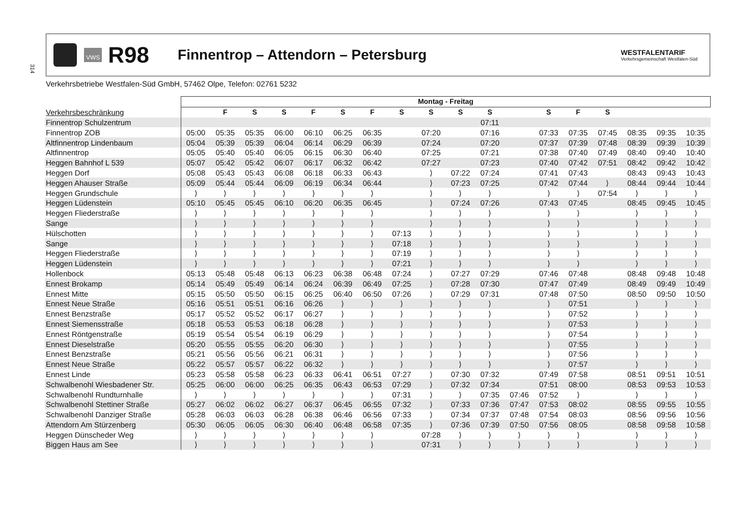314
VWS
R98
Finnentrop – Attendorn – Petersburg
WESTFALENTARIF
Verkehrsgemeinschaft Westfalen-Süd
Verkehrsbetriebe Westfalen-Süd GmbH, 57462 Olpe, Telefon: 02761 5232
| | Montag - Freitag | | | | | | | | | | | | | | | | | |
| --- | --- | --- | --- | --- | --- | --- | --- | --- | --- | --- | --- | --- | --- | --- | --- | --- | --- | --- |
| Verkehrsbeschränkung | | F | S | S | F | S | F | S | S | S | S | | S | F | S | | | |
| Finnentrop Schulzentrum | | | | | | | | | | | 07:11 | | | | | | | |
| Finnentrop ZOB | 05:00 | 05:35 | 05:35 | 06:00 | 06:10 | 06:25 | 06:35 | | 07:20 | | 07:16 | | 07:33 | 07:35 | 07:45 | 08:35 | 09:35 | 10:35 |
| Altfinnentrop Lindenbaum | 05:04 | 05:39 | 05:39 | 06:04 | 06:14 | 06:29 | 06:39 | | 07:24 | | 07:20 | | 07:37 | 07:39 | 07:48 | 08:39 | 09:39 | 10:39 |
| Altfinnentrop | 05:05 | 05:40 | 05:40 | 06:05 | 06:15 | 06:30 | 06:40 | | 07:25 | | 07:21 | | 07:38 | 07:40 | 07:49 | 08:40 | 09:40 | 10:40 |
| Heggen Bahnhof L 539 | 05:07 | 05:42 | 05:42 | 06:07 | 06:17 | 06:32 | 06:42 | | 07:27 | | 07:23 | | 07:40 | 07:42 | 07:51 | 08:42 | 09:42 | 10:42 |
| Heggen Dorf | 05:08 | 05:43 | 05:43 | 06:08 | 06:18 | 06:33 | 06:43 | | ⟩ | 07:22 | 07:24 | | 07:41 | 07:43 | | 08:43 | 09:43 | 10:43 |
| Heggen Ahauser Straße | 05:09 | 05:44 | 05:44 | 06:09 | 06:19 | 06:34 | 06:44 | | ⟩ | 07:23 | 07:25 | | 07:42 | 07:44 | ⟩ | 08:44 | 09:44 | 10:44 |
| Heggen Grundschule | ⟩ | ⟩ | ⟩ | ⟩ | ⟩ | ⟩ | ⟩ | | ⟩ | ⟩ | ⟩ | | ⟩ | ⟩ | 07:54 | ⟩ | ⟩ | ⟩ |
| Heggen Lüdenstein | 05:10 | 05:45 | 05:45 | 06:10 | 06:20 | 06:35 | 06:45 | | ⟩ | 07:24 | 07:26 | | 07:43 | 07:45 | | 08:45 | 09:45 | 10:45 |
| Heggen Fliederstraße | ⟩ | ⟩ | ⟩ | ⟩ | ⟩ | ⟩ | ⟩ | | ⟩ | ⟩ | ⟩ | | ⟩ | ⟩ | | ⟩ | ⟩ | ⟩ |
| Sange | ⟩ | ⟩ | ⟩ | ⟩ | ⟩ | ⟩ | ⟩ | | ⟩ | ⟩ | ⟩ | | ⟩ | ⟩ | | ⟩ | ⟩ | ⟩ |
| Hülschotten | ⟩ | ⟩ | ⟩ | ⟩ | ⟩ | ⟩ | ⟩ | 07:13 | ⟩ | ⟩ | ⟩ | | ⟩ | ⟩ | | ⟩ | ⟩ | ⟩ |
| Sange | ⟩ | ⟩ | ⟩ | ⟩ | ⟩ | ⟩ | ⟩ | 07:18 | ⟩ | ⟩ | ⟩ | | ⟩ | ⟩ | | ⟩ | ⟩ | ⟩ |
| Heggen Fliederstraße | ⟩ | ⟩ | ⟩ | ⟩ | ⟩ | ⟩ | ⟩ | 07:19 | ⟩ | ⟩ | ⟩ | | ⟩ | ⟩ | | ⟩ | ⟩ | ⟩ |
| Heggen Lüdenstein | ⟩ | ⟩ | ⟩ | ⟩ | ⟩ | ⟩ | ⟩ | 07:21 | ⟩ | ⟩ | ⟩ | | ⟩ | ⟩ | | ⟩ | ⟩ | ⟩ |
| Hollenbock | 05:13 | 05:48 | 05:48 | 06:13 | 06:23 | 06:38 | 06:48 | 07:24 | ⟩ | 07:27 | 07:29 | | 07:46 | 07:48 | | 08:48 | 09:48 | 10:48 |
| Ennest Brokamp | 05:14 | 05:49 | 05:49 | 06:14 | 06:24 | 06:39 | 06:49 | 07:25 | ⟩ | 07:28 | 07:30 | | 07:47 | 07:49 | | 08:49 | 09:49 | 10:49 |
| Ennest Mitte | 05:15 | 05:50 | 05:50 | 06:15 | 06:25 | 06:40 | 06:50 | 07:26 | ⟩ | 07:29 | 07:31 | | 07:48 | 07:50 | | 08:50 | 09:50 | 10:50 |
| Ennest Neue Straße | 05:16 | 05:51 | 05:51 | 06:16 | 06:26 | ⟩ | ⟩ | ⟩ | ⟩ | ⟩ | ⟩ | | ⟩ | 07:51 | | ⟩ | ⟩ | ⟩ |
| Ennest Benzstraße | 05:17 | 05:52 | 05:52 | 06:17 | 06:27 | ⟩ | ⟩ | ⟩ | ⟩ | ⟩ | ⟩ | | ⟩ | 07:52 | | ⟩ | ⟩ | ⟩ |
| Ennest Siemensstraße | 05:18 | 05:53 | 05:53 | 06:18 | 06:28 | ⟩ | ⟩ | ⟩ | ⟩ | ⟩ | ⟩ | | ⟩ | 07:53 | | ⟩ | ⟩ | ⟩ |
| Ennest Röntgenstraße | 05:19 | 05:54 | 05:54 | 06:19 | 06:29 | ⟩ | ⟩ | ⟩ | ⟩ | ⟩ | ⟩ | | ⟩ | 07:54 | | ⟩ | ⟩ | ⟩ |
| Ennest Dieselstraße | 05:20 | 05:55 | 05:55 | 06:20 | 06:30 | ⟩ | ⟩ | ⟩ | ⟩ | ⟩ | ⟩ | | ⟩ | 07:55 | | ⟩ | ⟩ | ⟩ |
| Ennest Benzstraße | 05:21 | 05:56 | 05:56 | 06:21 | 06:31 | ⟩ | ⟩ | ⟩ | ⟩ | ⟩ | ⟩ | | ⟩ | 07:56 | | ⟩ | ⟩ | ⟩ |
| Ennest Neue Straße | 05:22 | 05:57 | 05:57 | 06:22 | 06:32 | ⟩ | ⟩ | ⟩ | ⟩ | ⟩ | ⟩ | | ⟩ | 07:57 | | ⟩ | ⟩ | ⟩ |
| Ennest Linde | 05:23 | 05:58 | 05:58 | 06:23 | 06:33 | 06:41 | 06:51 | 07:27 | ⟩ | 07:30 | 07:32 | | 07:49 | 07:58 | | 08:51 | 09:51 | 10:51 |
| Schwalbenohl Wiesbadener Str. | 05:25 | 06:00 | 06:00 | 06:25 | 06:35 | 06:43 | 06:53 | 07:29 | ⟩ | 07:32 | 07:34 | | 07:51 | 08:00 | | 08:53 | 09:53 | 10:53 |
| Schwalbenohl Rundturnhalle | ⟩ | ⟩ | ⟩ | ⟩ | ⟩ | ⟩ | ⟩ | 07:31 | ⟩ | ⟩ | 07:35 | 07:46 | 07:52 | ⟩ | | ⟩ | ⟩ | ⟩ |
| Schwalbenohl Stettiner Straße | 05:27 | 06:02 | 06:02 | 06:27 | 06:37 | 06:45 | 06:55 | 07:32 | ⟩ | 07:33 | 07:36 | 07:47 | 07:53 | 08:02 | | 08:55 | 09:55 | 10:55 |
| Schwalbenohl Danziger Straße | 05:28 | 06:03 | 06:03 | 06:28 | 06:38 | 06:46 | 06:56 | 07:33 | ⟩ | 07:34 | 07:37 | 07:48 | 07:54 | 08:03 | | 08:56 | 09:56 | 10:56 |
| Attendorn Am Stürzenberg | 05:30 | 06:05 | 06:05 | 06:30 | 06:40 | 06:48 | 06:58 | 07:35 | ⟩ | 07:36 | 07:39 | 07:50 | 07:56 | 08:05 | | 08:58 | 09:58 | 10:58 |
| Heggen Dünscheder Weg | ⟩ | ⟩ | ⟩ | ⟩ | ⟩ | ⟩ | ⟩ | | 07:28 | ⟩ | ⟩ | ⟩ | ⟩ | ⟩ | | ⟩ | ⟩ | ⟩ |
| Biggen Haus am See | ⟩ | ⟩ | ⟩ | ⟩ | ⟩ | ⟩ | ⟩ | | 07:31 | ⟩ | ⟩ | ⟩ | ⟩ | ⟩ | | ⟩ | ⟩ | ⟩ |